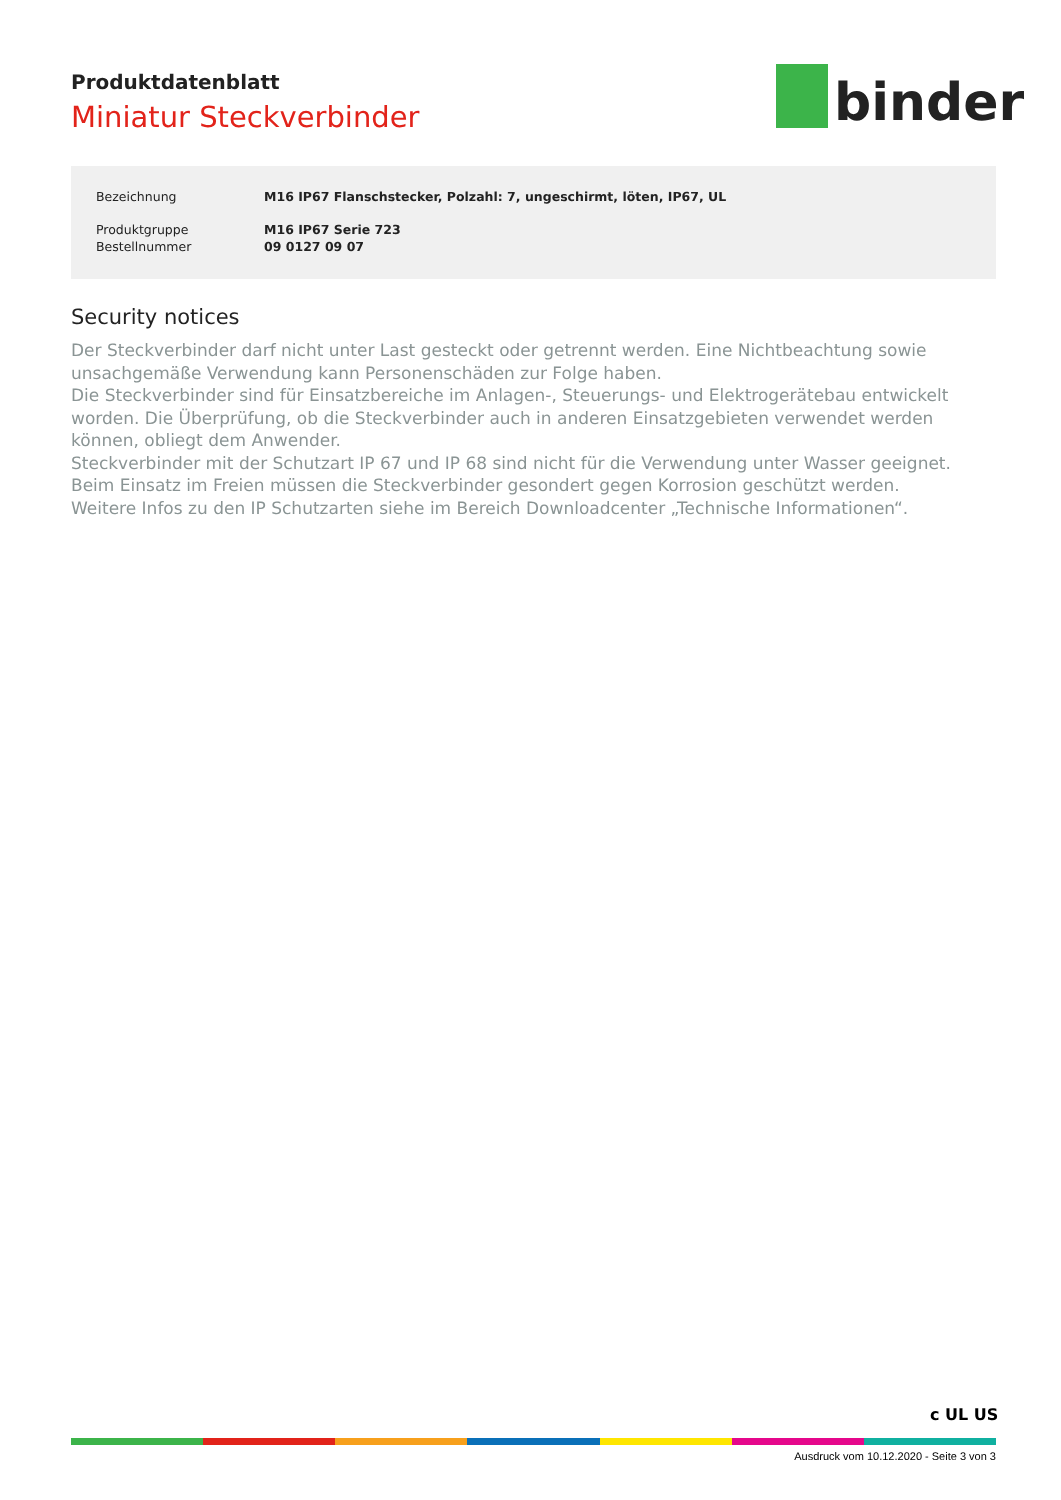Produktdatenblatt
Miniatur Steckverbinder
binder
| Bezeichnung | M16 IP67 Flanschstecker, Polzahl: 7, ungeschirmt, löten, IP67, UL |
| Produktgruppe | M16 IP67 Serie 723 |
| Bestellnummer | 09 0127 09 07 |
Security notices
Der Steckverbinder darf nicht unter Last gesteckt oder getrennt werden. Eine Nichtbeachtung sowie unsachgemäße Verwendung kann Personenschäden zur Folge haben.
Die Steckverbinder sind für Einsatzbereiche im Anlagen-, Steuerungs- und Elektrogerätebau entwickelt worden. Die Überprüfung, ob die Steckverbinder auch in anderen Einsatzgebieten verwendet werden können, obliegt dem Anwender.
Steckverbinder mit der Schutzart IP 67 und IP 68 sind nicht für die Verwendung unter Wasser geeignet. Beim Einsatz im Freien müssen die Steckverbinder gesondert gegen Korrosion geschützt werden.
Weitere Infos zu den IP Schutzarten siehe im Bereich Downloadcenter „Technische Informationen“.
c UL US
Ausdruck vom 10.12.2020 - Seite 3 von 3